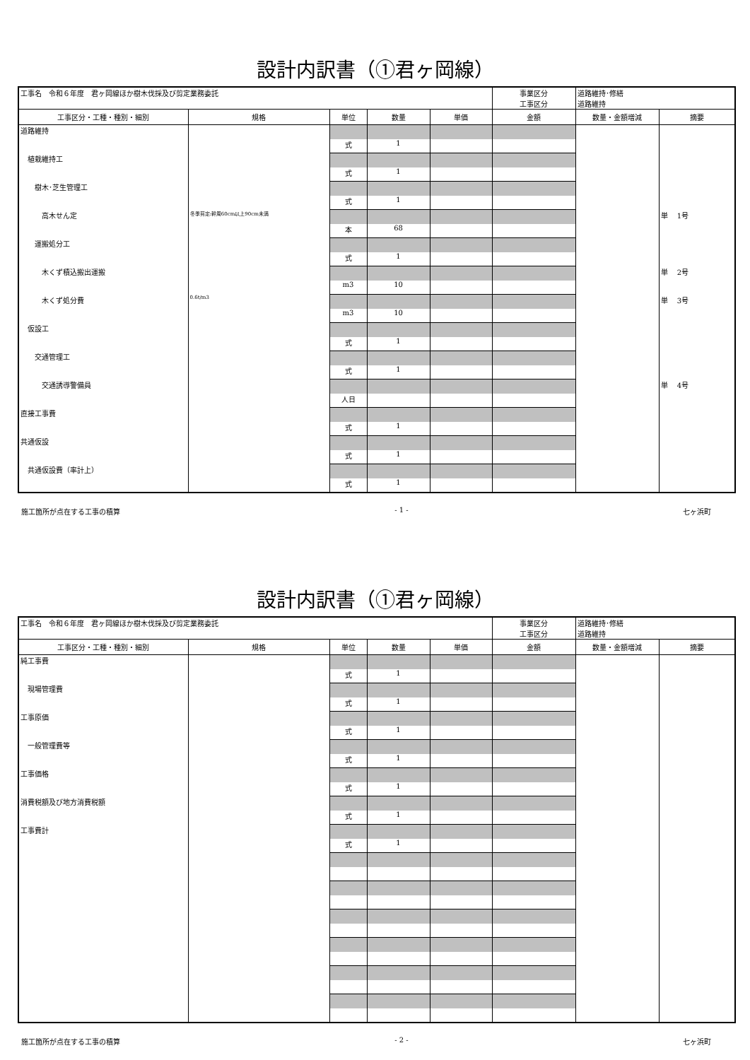設計内訳書（①君ヶ岡線）
| 工事名 令和６年度 君ヶ岡線ほか樹木伐採及び剪定業務委託 | | | | | 事業区分 工事区分 | 道路維持･修繕 道路維持 | |
| 工事区分・工種・種別・細別 | 規格 | 単位 | 数量 | 単価 | 金額 | 数量・金額増減 | 摘要 |
| 道路維持 | | | | | | | |
| | | 式 | 1 | | | | |
| 植栽維持工 | | | | | | | |
| | | 式 | 1 | | | | |
| 樹木･芝生管理工 | | | | | | | |
| | | 式 | 1 | | | | |
| 高木せん定 | 冬季剪定:幹周60cm以上90cm未満 | | | | | | 単 1号 |
| | | 本 | 68 | | | | |
| 運搬処分工 | | | | | | | |
| | | 式 | 1 | | | | |
| 木くず積込搬出運搬 | | | | | | | 単 2号 |
| | | m3 | 10 | | | | |
| 木くず処分費 | 0.6t/m3 | | | | | | 単 3号 |
| | | m3 | 10 | | | | |
| 仮設工 | | | | | | | |
| | | 式 | 1 | | | | |
| 交通管理工 | | | | | | | |
| | | 式 | 1 | | | | |
| 交通誘導警備員 | | | | | | | 単 4号 |
| | | 人日 | | | | | |
| 直接工事費 | | | | | | | |
| | | 式 | 1 | | | | |
| 共通仮設 | | | | | | | |
| | | 式 | 1 | | | | |
| 共通仮設費（率計上） | | | | | | | |
| | | 式 | 1 | | | | |
施工箇所が点在する工事の積算 - 1 - 七ヶ浜町
設計内訳書（①君ヶ岡線）
| 工事名 令和６年度 君ヶ岡線ほか樹木伐採及び剪定業務委託 | | | | | 事業区分 工事区分 | 道路維持･修繕 道路維持 | |
| 工事区分・工種・種別・細別 | 規格 | 単位 | 数量 | 単価 | 金額 | 数量・金額増減 | 摘要 |
| 純工事費 | | | | | | | |
| | | 式 | 1 | | | | |
| 現場管理費 | | | | | | | |
| | | 式 | 1 | | | | |
| 工事原価 | | | | | | | |
| | | 式 | 1 | | | | |
| 一般管理費等 | | | | | | | |
| | | 式 | 1 | | | | |
| 工事価格 | | | | | | | |
| | | 式 | 1 | | | | |
| 消費税額及び地方消費税額 | | | | | | | |
| | | 式 | 1 | | | | |
| 工事費計 | | | | | | | |
| | | 式 | 1 | | | | |
施工箇所が点在する工事の積算 - 2 - 七ヶ浜町